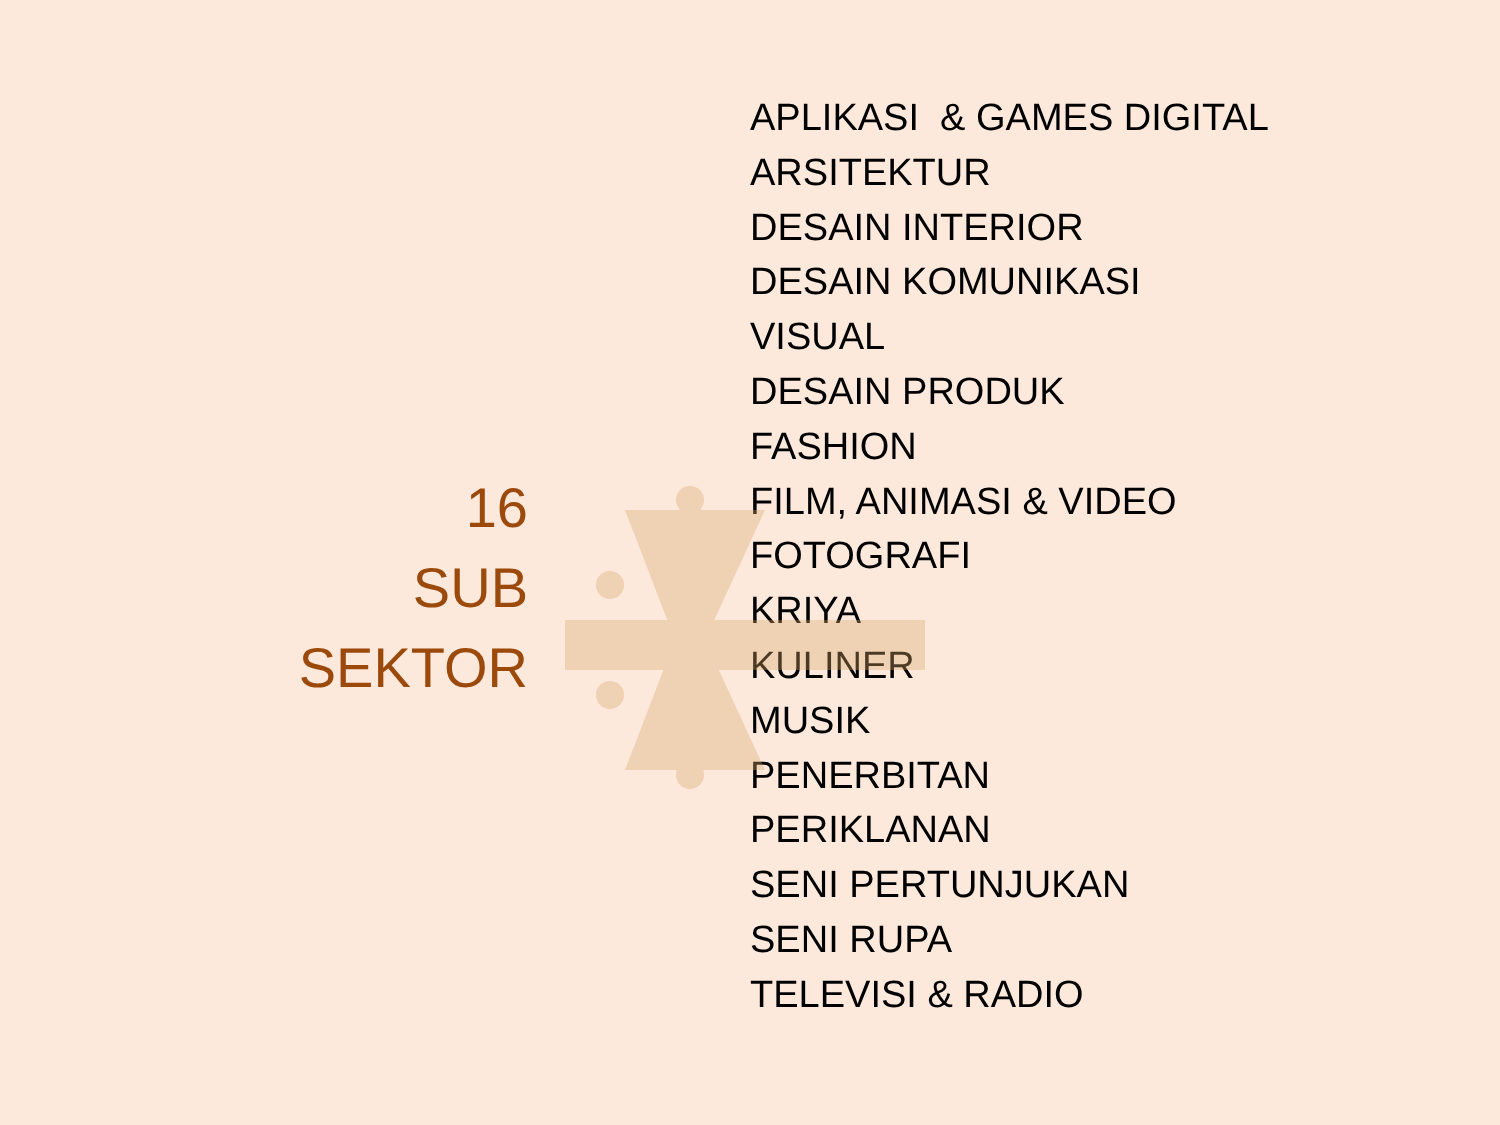16
SUB
SEKTOR
APLIKASI & GAMES DIGITAL
ARSITEKTUR
DESAIN INTERIOR
DESAIN KOMUNIKASI
VISUAL
DESAIN PRODUK
FASHION
FILM, ANIMASI & VIDEO
FOTOGRAFI
KRIYA
KULINER
MUSIK
PENERBITAN
PERIKLANAN
SENI PERTUNJUKAN
SENI RUPA
TELEVISI & RADIO